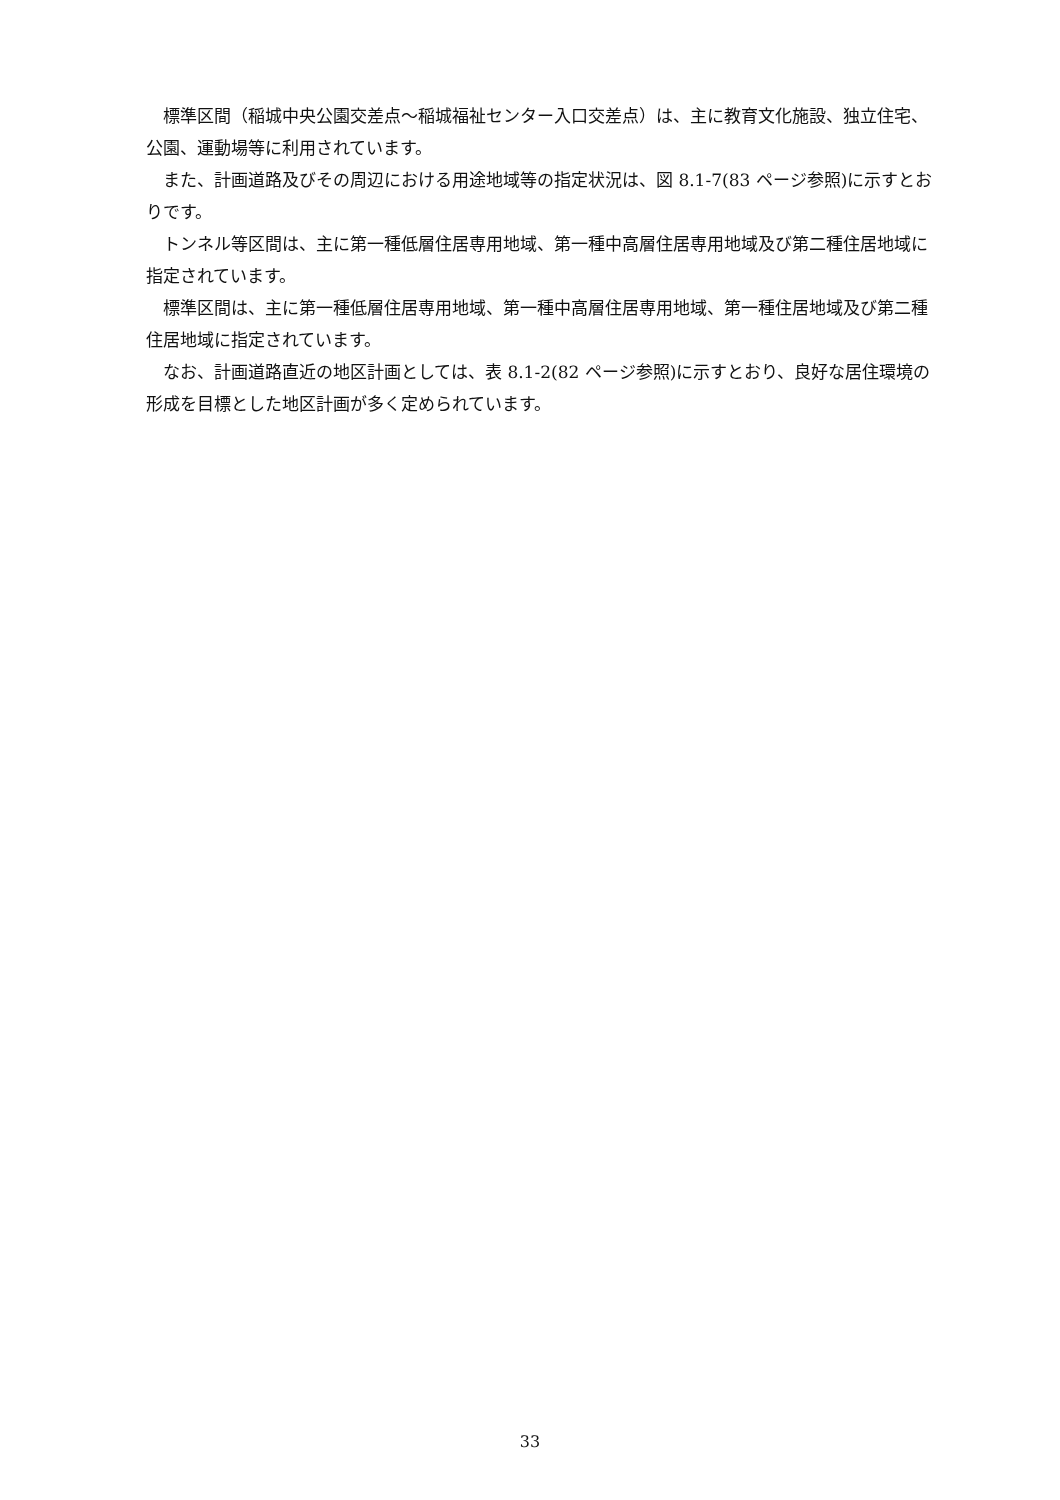標準区間（稲城中央公園交差点～稲城福祉センター入口交差点）は、主に教育文化施設、独立住宅、公園、運動場等に利用されています。
また、計画道路及びその周辺における用途地域等の指定状況は、図 8.1-7(83 ページ参照)に示すとおりです。
トンネル等区間は、主に第一種低層住居専用地域、第一種中高層住居専用地域及び第二種住居地域に指定されています。
標準区間は、主に第一種低層住居専用地域、第一種中高層住居専用地域、第一種住居地域及び第二種住居地域に指定されています。
なお、計画道路直近の地区計画としては、表 8.1-2(82 ページ参照)に示すとおり、良好な居住環境の形成を目標とした地区計画が多く定められています。
33